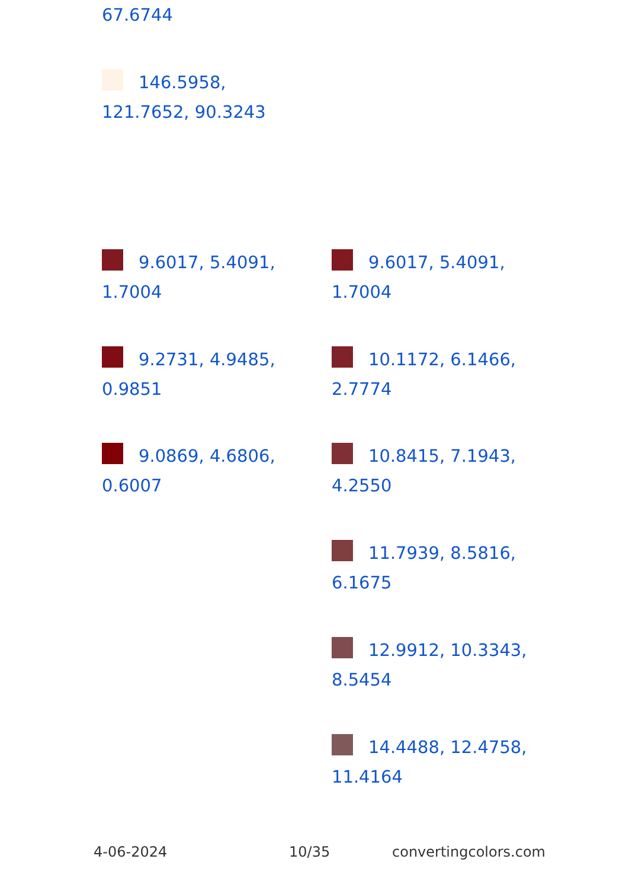67.6744
146.5958, 121.7652, 90.3243
9.6017, 5.4091, 1.7004
9.6017, 5.4091, 1.7004
9.2731, 4.9485, 0.9851
10.1172, 6.1466, 2.7774
9.0869, 4.6806, 0.6007
10.8415, 7.1943, 4.2550
11.7939, 8.5816, 6.1675
12.9912, 10.3343, 8.5454
14.4488, 12.4758, 11.4164
4-06-2024 10/35 convertingcolors.com